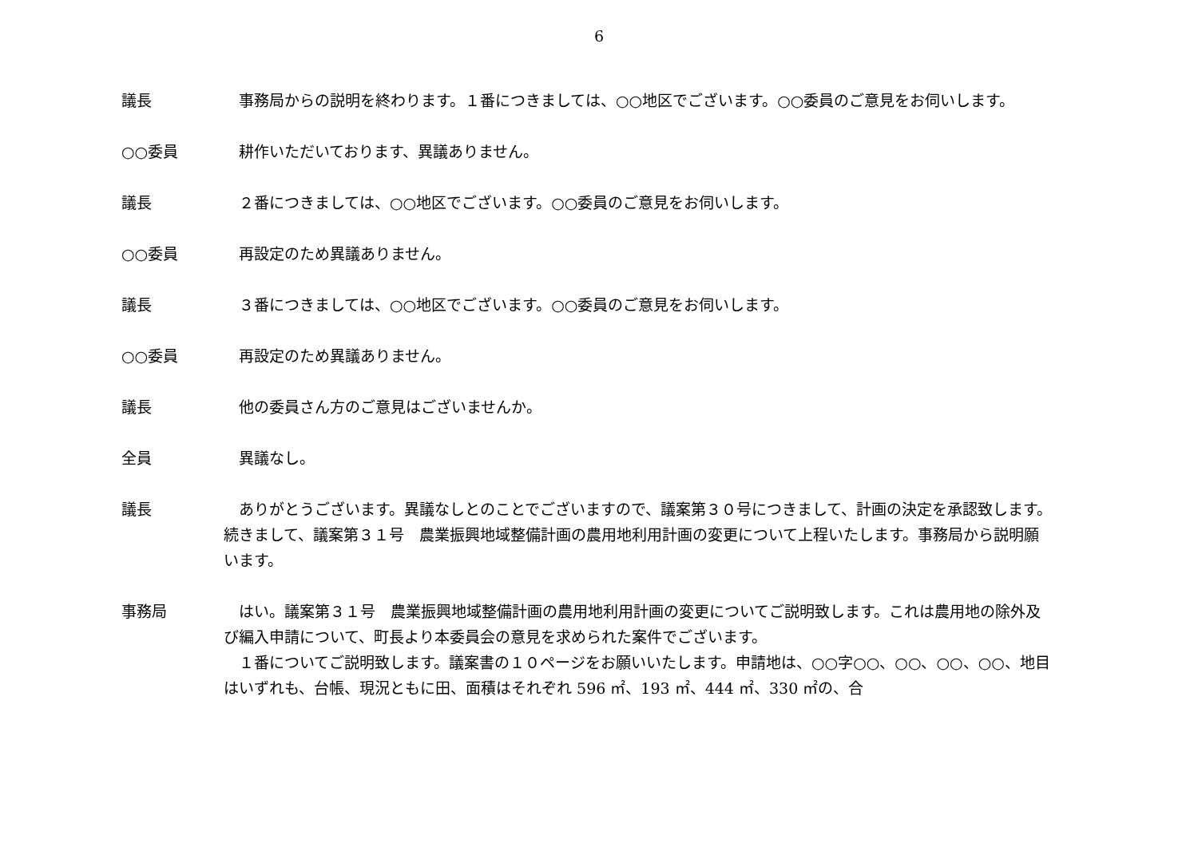6
議長 　事務局からの説明を終わります。１番につきましては、○○地区でございます。○○委員のご意見をお伺いします。
○○委員 　耕作いただいております、異議ありません。
議長 　２番につきましては、○○地区でございます。○○委員のご意見をお伺いします。
○○委員 　再設定のため異議ありません。
議長 　３番につきましては、○○地区でございます。○○委員のご意見をお伺いします。
○○委員 　再設定のため異議ありません。
議長 　他の委員さん方のご意見はございませんか。
全員 　異議なし。
議長 　ありがとうございます。異議なしとのことでございますので、議案第３０号につきまして、計画の決定を承認致します。続きまして、議案第３１号　農業振興地域整備計画の農用地利用計画の変更について上程いたします。事務局から説明願います。
事務局 　はい。議案第３１号　農業振興地域整備計画の農用地利用計画の変更についてご説明致します。これは農用地の除外及び編入申請について、町長より本委員会の意見を求められた案件でございます。
　１番についてご説明致します。議案書の１０ページをお願いいたします。申請地は、○○字○○、○○、○○、○○、地目はいずれも、台帳、現況ともに田、面積はそれぞれ 596 ㎡、193 ㎡、444 ㎡、330 ㎡の、合